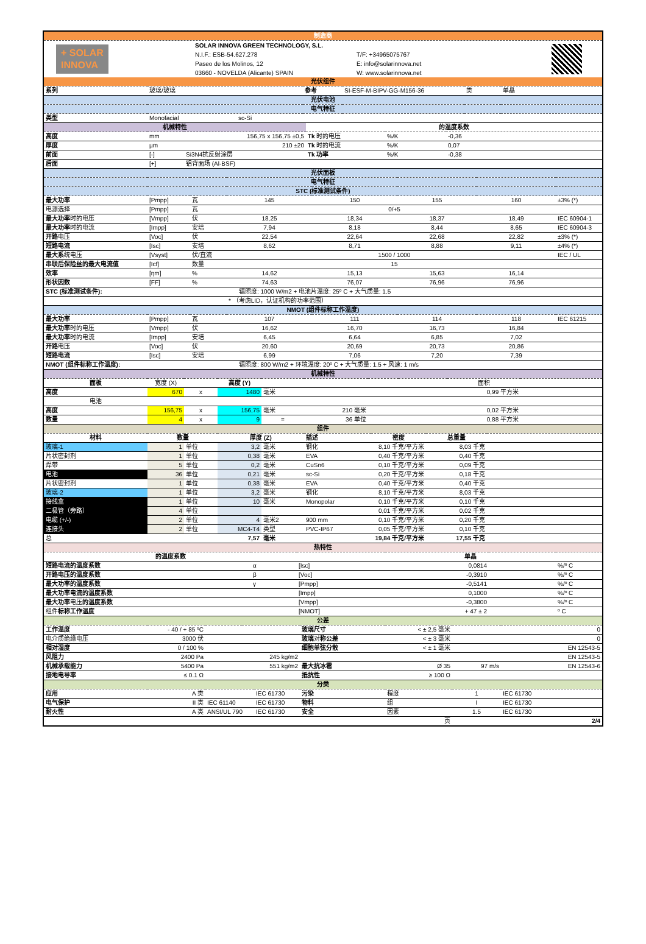| 制造商 |
| + SOLAR INNOVA | SOLAR INNOVA GREEN TECHNOLOGY, S.L. | | |
| | N.I.F.: ESB-54.627.278 | T/F: +34965075767 | |
| | Paseo de los Molinos, 12 | E: info@solarinnova.net | |
| | 03660 - NOVELDA (Alicante) SPAIN | W: www.solarinnova.net | |
| 光伏组件 | | | | | |
| 系列 | 玻璃/玻璃 | 参考 | SI-ESF-M-BIPV-GG-M156-36 | 类 | 单晶 |
| 光伏电池 | | | | | |
| 电气特征 | | | | | |
| 类型 | Monofacial | sc-Si | | | |
| 机械特性 | | | 的温度系数 | | |
| 高度 | mm | 156,75 x 156,75 ±0,5 | Tk 时的电压 | %/K | -0,36 |
| 厚度 | µm | 210 ±20 | Tk 时的电流 | %/K | 0,07 |
| 前面 | [-] | Si3N4抗反射涂层 | Tk 功率 | %/K | -0,38 |
| 后面 | [+] | 铝背面场 (Al-BSF) | | | |
| 光伏面板 | | | | | | | |
| 电气特征 | | | | | | | |
| STC (标准测试条件) | | | | | | | |
| 最大功率 | [Pmpp] | 瓦 | 145 | 150 | 155 | 160 | ±3% (*) |
| 电源选择 | [Pmpp] | 瓦 | | 0/+5 | | | |
| 最大功率 时的电压 | [Vmpp] | 伏 | 18,25 | 18,34 | 18,37 | 18,49 | IEC 60904-1 |
| 最大功率 时的电流 | [Impp] | 安培 | 7,94 | 8,18 | 8,44 | 8,65 | IEC 60904-3 |
| 开路 电压 | [Voc] | 伏 | 22,54 | 22,64 | 22,68 | 22,82 | ±3% (*) |
| 短路电流 | [Isc] | 安培 | 8,62 | 8,71 | 8,88 | 9,11 | ±4% (*) |
| 最大系 统电压 | [Vsyst] | 伏/直流 | | 1500 / 1000 | | | IEC / UL |
| 串联后保险丝的最大电流值 | [Icf] | 数量 | | 15 | | | |
| 效率 | [ηm] | % | 14,62 | 15,13 | 15,63 | 16,14 | |
| 形状因数 | [FF] | % | 74,63 | 76,07 | 76,96 | 76,96 | |
| STC (标准测试条件): | | 辐照度: 1000 W/m2 + 电池片温度: 25º C + 大气质量: 1.5 | | | | | |
| | | | * （考虑LID，认证机构的功率范围） | | | | |
| NMOT (组件标称工作温度) | | | | | | | |
| 最大功率 | [Pmpp] | 瓦 | 107 | 111 | 114 | 118 | IEC 61215 |
| 最大功率 时的电压 | [Vmpp] | 伏 | 16,62 | 16,70 | 16,73 | 16,84 | |
| 最大功率 时的电流 | [Impp] | 安培 | 6,45 | 6,64 | 6,85 | 7,02 | |
| 开路 电压 | [Voc] | 伏 | 20,60 | 20,69 | 20,73 | 20,86 | |
| 短路电流 | [Isc] | 安培 | 6,99 | 7,06 | 7,20 | 7,39 | |
| NMOT (组件标称工作温度): | | 辐照度: 800 W/m2 + 环境温度: 20º C + 大气质量: 1.5 + 风速: 1 m/s | | | | | |
| 机械特性 | | | | | | | | |
| 面板 | 宽度 (X) | | 高度 (Y) | | | | 面积 | |
| 高度 | 670 | x | 1480 | 毫米 | | | 0,99 平方米 | |
| 电池 | | | | | | | | |
| 高度 | 156,75 | x | 156,75 | 毫米 | 210 毫米 | | 0,02 平方米 | |
| 数量 | 4 | x | 9 | = | 36 单位 | | 0,88 平方米 | |
| 组件 | | | | | | | | |
| 材料 | 数量 | | 厚度 (Z) | | 描述 | 密度 | 总重量 | |
| 玻璃-1 | 1 | 单位 | 3,2 | 毫米 | 钢化 | 8,10 千克/平方米 | 8,03 千克 | |
| 片状密封剂 | 1 | 单位 | 0,38 | 毫米 | EVA | 0,40 千克/平方米 | 0,40 千克 | |
| 焊带 | 5 | 单位 | 0,2 | 毫米 | CuSn6 | 0,10 千克/平方米 | 0,09 千克 | |
| 电池 | 36 | 单位 | 0,21 | 毫米 | sc-Si | 0,20 千克/平方米 | 0,18 千克 | |
| 片状密封剂 | 1 | 单位 | 0,38 | 毫米 | EVA | 0,40 千克/平方米 | 0,40 千克 | |
| 玻璃-2 | 1 | 单位 | 3,2 | 毫米 | 钢化 | 8,10 千克/平方米 | 8,03 千克 | |
| 接线盒 | 1 | 单位 | 10 | 毫米 | Monopolar | 0,10 千克/平方米 | 0,10 千克 | |
| 二极管（旁路） | 4 | 单位 | | | | 0,01 千克/平方米 | 0,02 千克 | |
| 电缆 (+/-) | 2 | 单位 | 4 | 毫米2 | 900 mm | 0,10 千克/平方米 | 0,20 千克 | |
| 连接头 | 2 | 单位 | MC4-T4 | 类型 | PVC-IP67 | 0,05 千克/平方米 | 0,10 千克 | |
| 总 | | | 7,57 | 毫米 | | 19,84 千克/平方米 | 17,55 千克 | |
| 热特性 | | | | | |
| 的温度系数 | | | 单晶 | | |
| 短路电流的温度系数 | α | [Isc] | 0,0814 | | %/º C |
| 开路电压的温度系数 | β | [Voc] | -0,3910 | | %/º C |
| 最大功率的温度系数 | γ | [Pmpp] | -0,5141 | | %/º C |
| 最大功率电流的温度系数 | | [Impp] | 0,1000 | | %/º C |
| 最大功率 电压 的温度系数 | | [Vmpp] | -0,3800 | | %/º C |
| 组件 标称工作温度 | | [NMOT] | + 47 ± 2 | | º C |
| 公差 | | | | | | | |
| 工作温度 | - 40 / + 85 ºC | | | 玻璃尺寸 | < ± 2,5 毫米 | | 0 |
| 电介质绝缘电压 | 3000 伏 | | | 玻璃 对 称公差 | < ± 3 毫米 | | 0 |
| 相对湿度 | 0 / 100 % | | | 细胞单弦分散 | < ± 1 毫米 | | EN 12543-5 |
| 风阻力 | 2400 Pa | | 245 kg/m2 | | | | EN 12543-5 |
| 机械承载能力 | 5400 Pa | | 551 kg/m2 | 最大抗冰雹 | Ø 35 | 97 m/s | EN 12543-6 |
| 接地电导率 | ≤ 0.1 Ω | | | 抵抗性 | ≥ 100 Ω | | |
| 分类 | | | | | | | |
| 应用 | A 类 | | IEC 61730 | 污染 | 程度 | 1 | IEC 61730 |
| 电气保护 | II 类 | IEC 61140 | IEC 61730 | 物料 | 组 | I | IEC 61730 |
| 耐火性 | A 类 | ANSI/UL 790 | IEC 61730 | 安全 | 因素 | 1.5 | IEC 61730 |
| 页 | | | | | | | 2/4 |